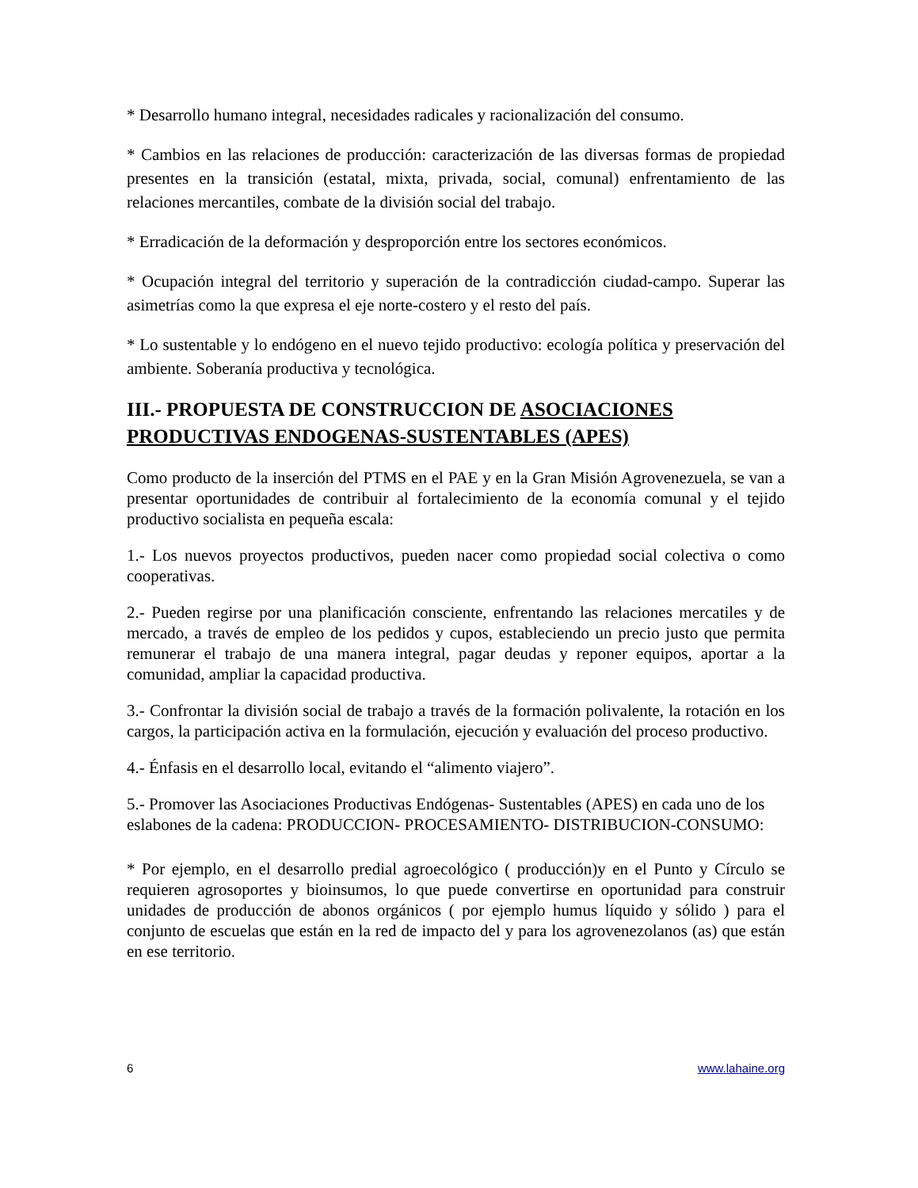* Desarrollo humano integral, necesidades radicales y racionalización del consumo.
* Cambios en las relaciones de producción: caracterización de las diversas formas de propiedad presentes en la transición (estatal, mixta, privada, social, comunal) enfrentamiento de las relaciones mercantiles, combate de la división social del trabajo.
* Erradicación de la deformación y desproporción entre los sectores económicos.
* Ocupación integral del territorio y superación de la contradicción ciudad-campo. Superar las asimetrías como la que expresa el eje norte-costero y el resto del país.
* Lo sustentable y lo endógeno en el nuevo tejido productivo: ecología política y preservación del ambiente. Soberanía productiva y tecnológica.
III.- PROPUESTA DE CONSTRUCCION DE ASOCIACIONES PRODUCTIVAS ENDOGENAS-SUSTENTABLES (APES)
Como producto de la inserción del PTMS en el PAE y en la Gran Misión Agrovenezuela, se van a presentar oportunidades de contribuir al fortalecimiento de la economía comunal y el tejido productivo socialista en pequeña escala:
1.- Los nuevos proyectos productivos, pueden nacer como propiedad social colectiva o como cooperativas.
2.- Pueden regirse por una planificación consciente, enfrentando las relaciones mercatiles y de mercado, a través de empleo de los pedidos y cupos, estableciendo un precio justo que permita remunerar el trabajo de una manera integral, pagar deudas y reponer equipos, aportar a la comunidad, ampliar la capacidad productiva.
3.- Confrontar la división social de trabajo a través de la formación polivalente, la rotación en los cargos, la participación activa en la formulación, ejecución y evaluación del proceso productivo.
4.- Énfasis en el desarrollo local, evitando el “alimento viajero”.
5.- Promover las Asociaciones Productivas Endógenas- Sustentables (APES) en cada uno de los eslabones de la cadena: PRODUCCION- PROCESAMIENTO- DISTRIBUCION-CONSUMO:
* Por ejemplo, en el desarrollo predial agroecológico ( producción)y en el Punto y Círculo se requieren agrosoportes y bioinsumos, lo que puede convertirse en oportunidad para construir unidades de producción de abonos orgánicos ( por ejemplo humus líquido y sólido ) para el conjunto de escuelas que están en la red de impacto del y para los agrovenezolanos (as) que están en ese territorio.
6 www.lahaine.org